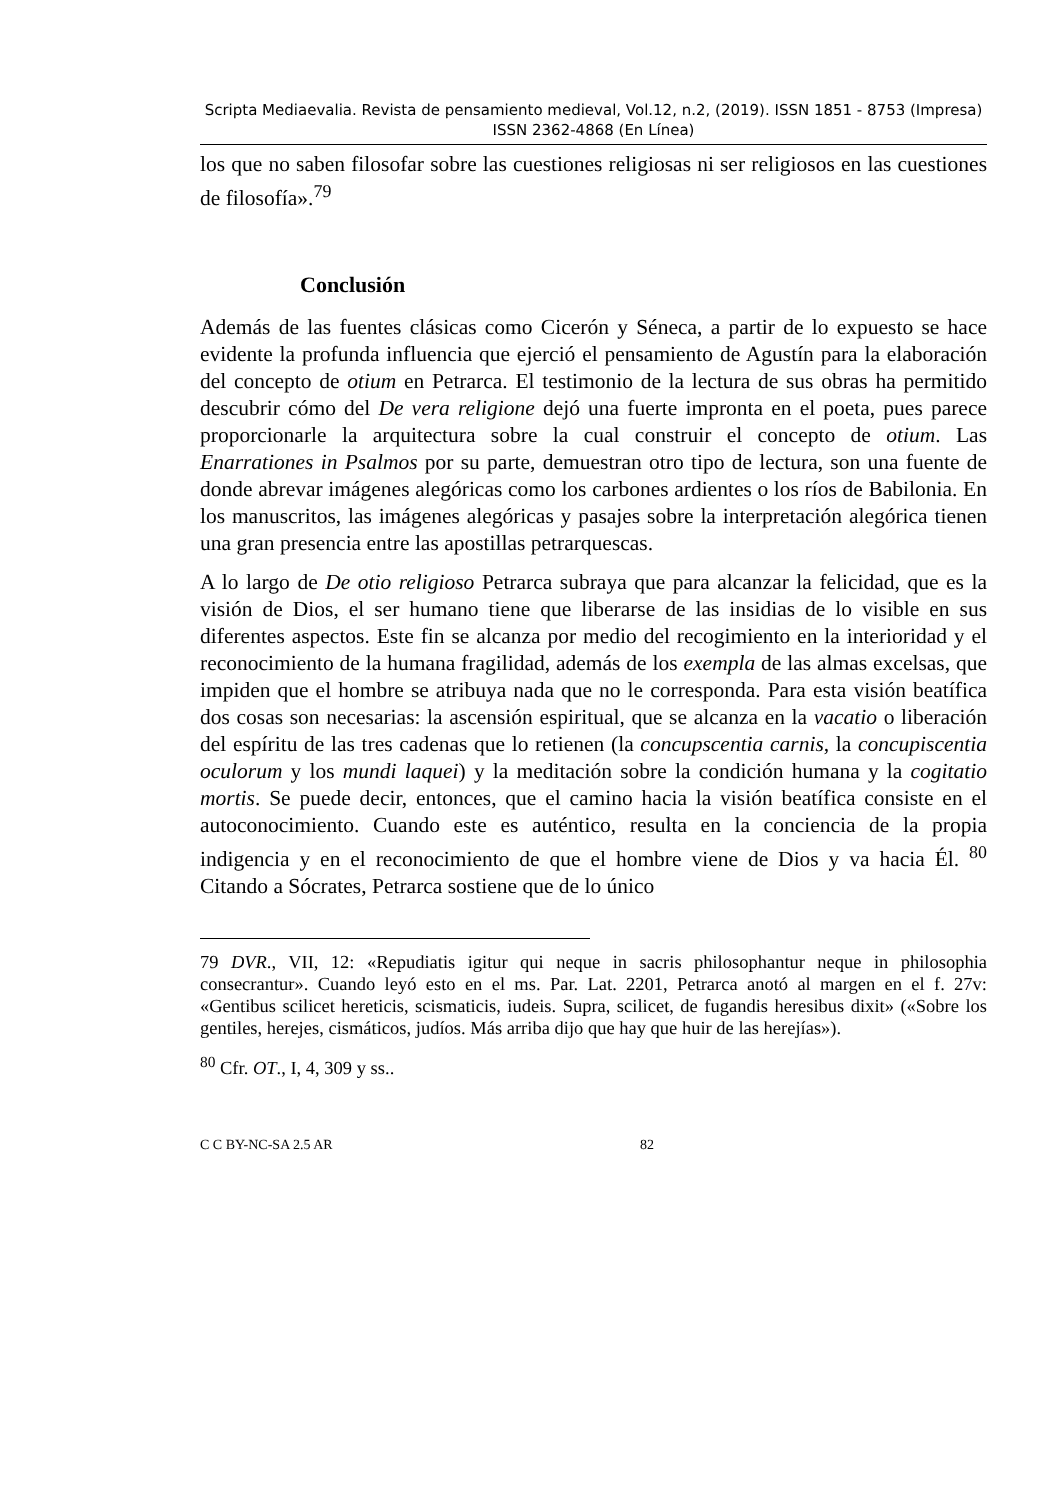Scripta Mediaevalia. Revista de pensamiento medieval, Vol.12, n.2, (2019). ISSN 1851 - 8753 (Impresa) ISSN 2362-4868 (En Línea)
los que no saben filosofar sobre las cuestiones religiosas ni ser religiosos en las cuestiones de filosofía».<sup>79</sup>
Conclusión
Además de las fuentes clásicas como Cicerón y Séneca, a partir de lo expuesto se hace evidente la profunda influencia que ejerció el pensamiento de Agustín para la elaboración del concepto de otium en Petrarca. El testimonio de la lectura de sus obras ha permitido descubrir cómo del De vera religione dejó una fuerte impronta en el poeta, pues parece proporcionarle la arquitectura sobre la cual construir el concepto de otium. Las Enarrationes in Psalmos por su parte, demuestran otro tipo de lectura, son una fuente de donde abrevar imágenes alegóricas como los carbones ardientes o los ríos de Babilonia. En los manuscritos, las imágenes alegóricas y pasajes sobre la interpretación alegórica tienen una gran presencia entre las apostillas petrarquescas.
A lo largo de De otio religioso Petrarca subraya que para alcanzar la felicidad, que es la visión de Dios, el ser humano tiene que liberarse de las insidias de lo visible en sus diferentes aspectos. Este fin se alcanza por medio del recogimiento en la interioridad y el reconocimiento de la humana fragilidad, además de los exempla de las almas excelsas, que impiden que el hombre se atribuya nada que no le corresponda. Para esta visión beatífica dos cosas son necesarias: la ascensión espiritual, que se alcanza en la vacatio o liberación del espíritu de las tres cadenas que lo retienen (la concupscentia carnis, la concupiscentia oculorum y los mundi laquei) y la meditación sobre la condición humana y la cogitatio mortis. Se puede decir, entonces, que el camino hacia la visión beatífica consiste en el autoconocimiento. Cuando este es auténtico, resulta en la conciencia de la propia indigencia y en el reconocimiento de que el hombre viene de Dios y va hacia Él. <sup>80</sup> Citando a Sócrates, Petrarca sostiene que de lo único
79 DVR., VII, 12: «Repudiatis igitur qui neque in sacris philosophantur neque in philosophia consecrantur». Cuando leyó esto en el ms. Par. Lat. 2201, Petrarca anotó al margen en el f. 27v: «Gentibus scilicet hereticis, scismaticis, iudeis. Supra, scilicet, de fugandis heresibus dixit» («Sobre los gentiles, herejes, cismáticos, judíos. Más arriba dijo que hay que huir de las herejías»).
<sup>80</sup> Cfr. OT., I, 4, 309 y ss..
C C BY-NC-SA 2.5 AR 82